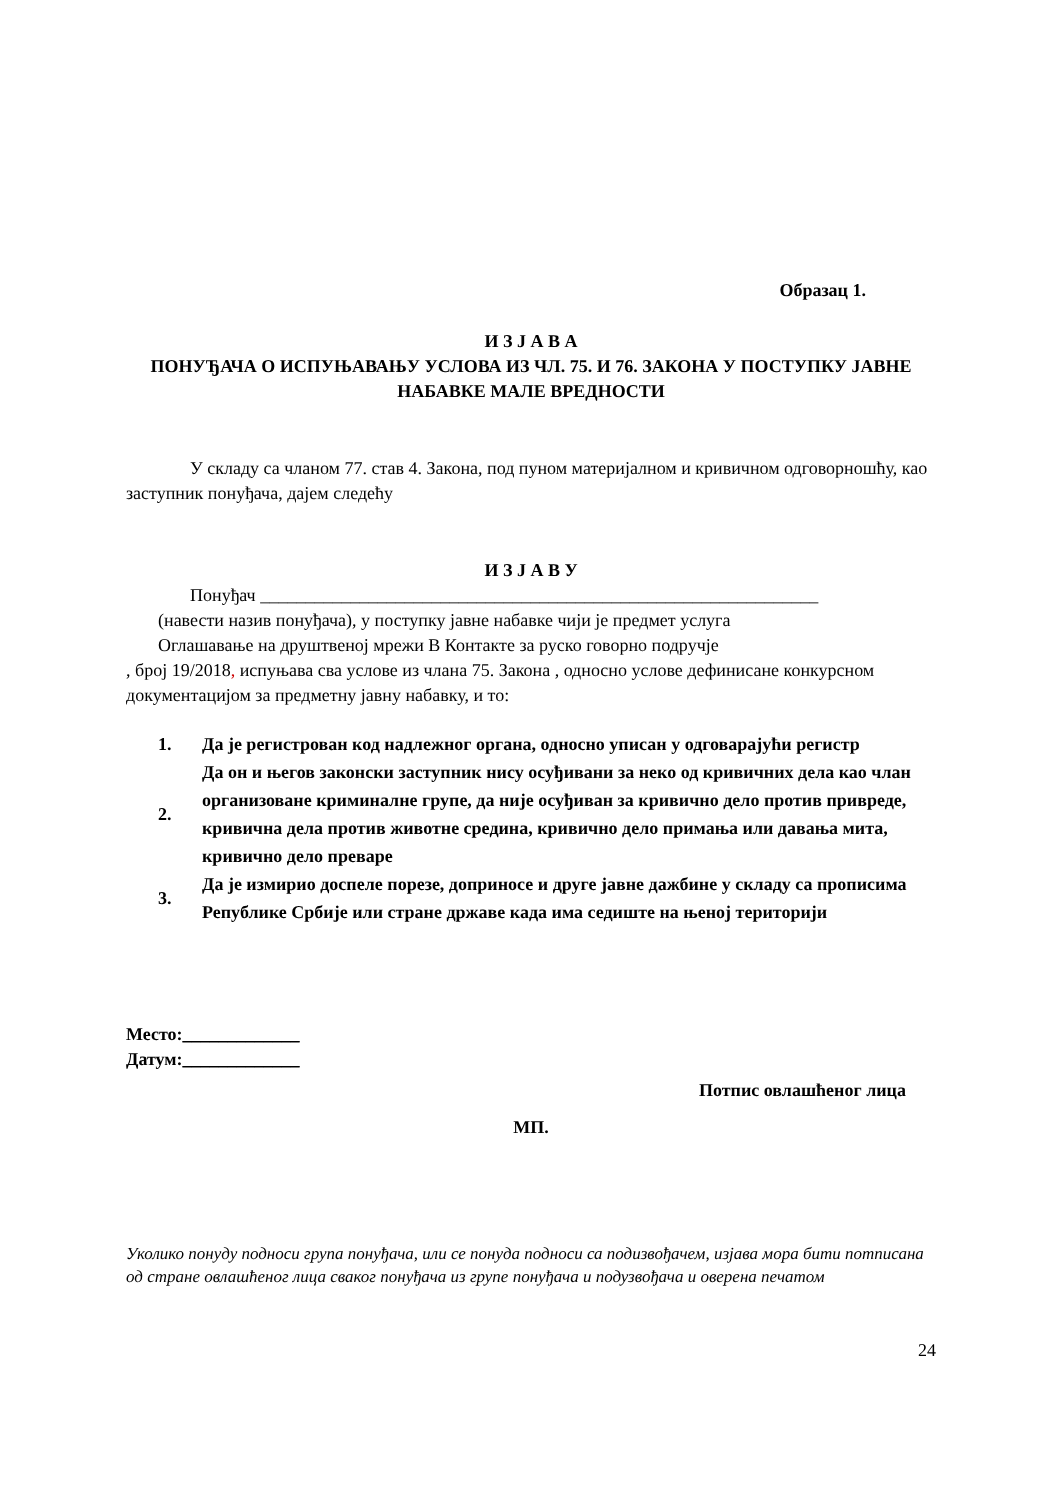Образац 1.
И З Ј А В А
ПОНУЂАЧА О ИСПУЊАВАЊУ УСЛОВА ИЗ ЧЛ. 75. И 76. ЗАКОНА У ПОСТУПКУ ЈАВНЕ НАБАВКЕ МАЛЕ ВРЕДНОСТИ
У складу са чланом 77. став 4. Закона, под пуном материјалном и кривичном одговорношћу, као заступник понуђача, дајем следећу
И З Ј А В У
Понуђач ______________________________________________________________
(навести назив понуђача), у поступку јавне набавке чији је предмет услуга
Оглашавање на друштвеној мрежи В Контакте за руско говорно подручје
, број 19/2018, испуњава сва услове из члана 75. Закона , односно услове дефинисане конкурсном документацијом за предметну јавну набавку, и то:
| 1. | Да је регистрован код надлежног органа, односно уписан у одговарајући регистр |
| 2. | Да он и његов законски заступник нису осуђивани за неко од кривичних дела као члан организоване криминалне групе, да није осуђиван за кривично дело против привреде, кривична дела против животне средина, кривично дело примања или давања мита, кривично дело преваре |
| 3. | Да је измирио доспеле порезе, доприносе и друге јавне дажбине у складу са прописима Републике Србије или стране државе када има седиште на њеној територији |
Место:_____________
Датум:_____________
Потпис овлашћеног лица
МП.
Уколико понуду подноси група понуђача, или се понуда подноси са подизвођачем, изјава мора бити потписана од стране овлашћеног лица сваког понуђача из групе понуђача и подузвођача и оверена печатом
24